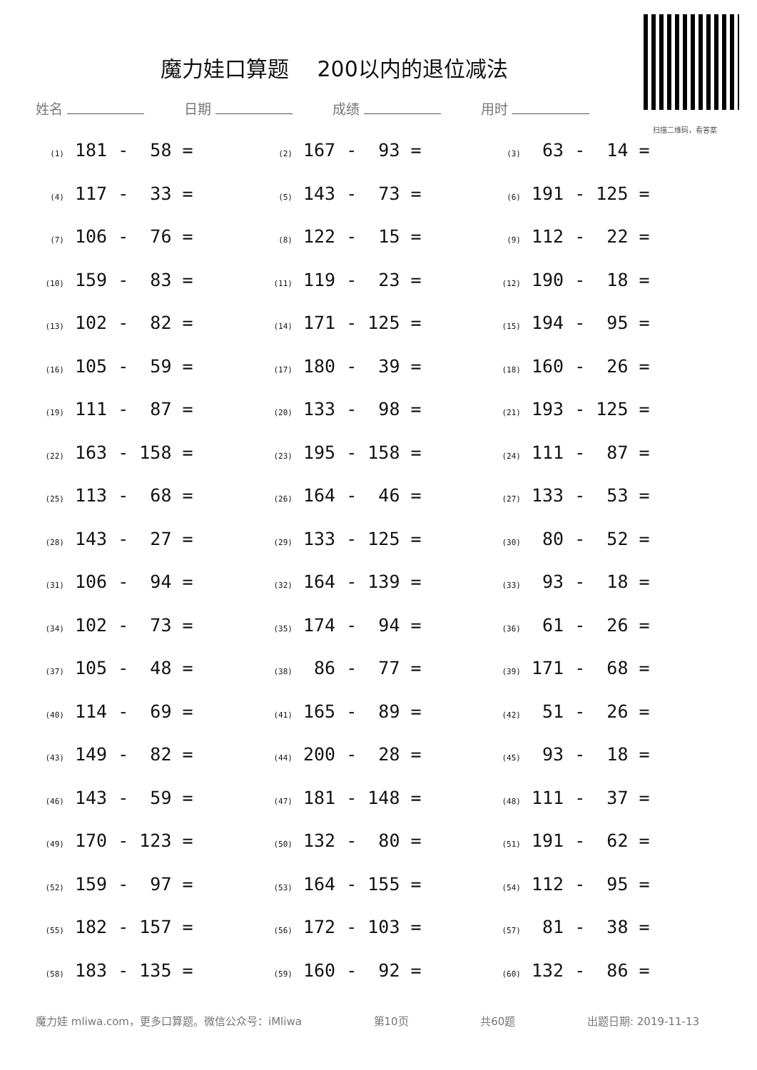魔力娃口算题　 200以内的退位减法
扫描二维码，看答案
姓名 日期 成绩 用时
(1) 181 - 58 =
(2) 167 - 93 =
(3) 63 - 14 =
(4) 117 - 33 =
(5) 143 - 73 =
(6) 191 - 125 =
(7) 106 - 76 =
(8) 122 - 15 =
(9) 112 - 22 =
(10) 159 - 83 =
(11) 119 - 23 =
(12) 190 - 18 =
(13) 102 - 82 =
(14) 171 - 125 =
(15) 194 - 95 =
(16) 105 - 59 =
(17) 180 - 39 =
(18) 160 - 26 =
(19) 111 - 87 =
(20) 133 - 98 =
(21) 193 - 125 =
(22) 163 - 158 =
(23) 195 - 158 =
(24) 111 - 87 =
(25) 113 - 68 =
(26) 164 - 46 =
(27) 133 - 53 =
(28) 143 - 27 =
(29) 133 - 125 =
(30) 80 - 52 =
(31) 106 - 94 =
(32) 164 - 139 =
(33) 93 - 18 =
(34) 102 - 73 =
(35) 174 - 94 =
(36) 61 - 26 =
(37) 105 - 48 =
(38) 86 - 77 =
(39) 171 - 68 =
(40) 114 - 69 =
(41) 165 - 89 =
(42) 51 - 26 =
(43) 149 - 82 =
(44) 200 - 28 =
(45) 93 - 18 =
(46) 143 - 59 =
(47) 181 - 148 =
(48) 111 - 37 =
(49) 170 - 123 =
(50) 132 - 80 =
(51) 191 - 62 =
(52) 159 - 97 =
(53) 164 - 155 =
(54) 112 - 95 =
(55) 182 - 157 =
(56) 172 - 103 =
(57) 81 - 38 =
(58) 183 - 135 =
(59) 160 - 92 =
(60) 132 - 86 =
魔力娃 mliwa.com，更多口算题。微信公众号：iMliwa 第10页 共60题 出题日期: 2019-11-13